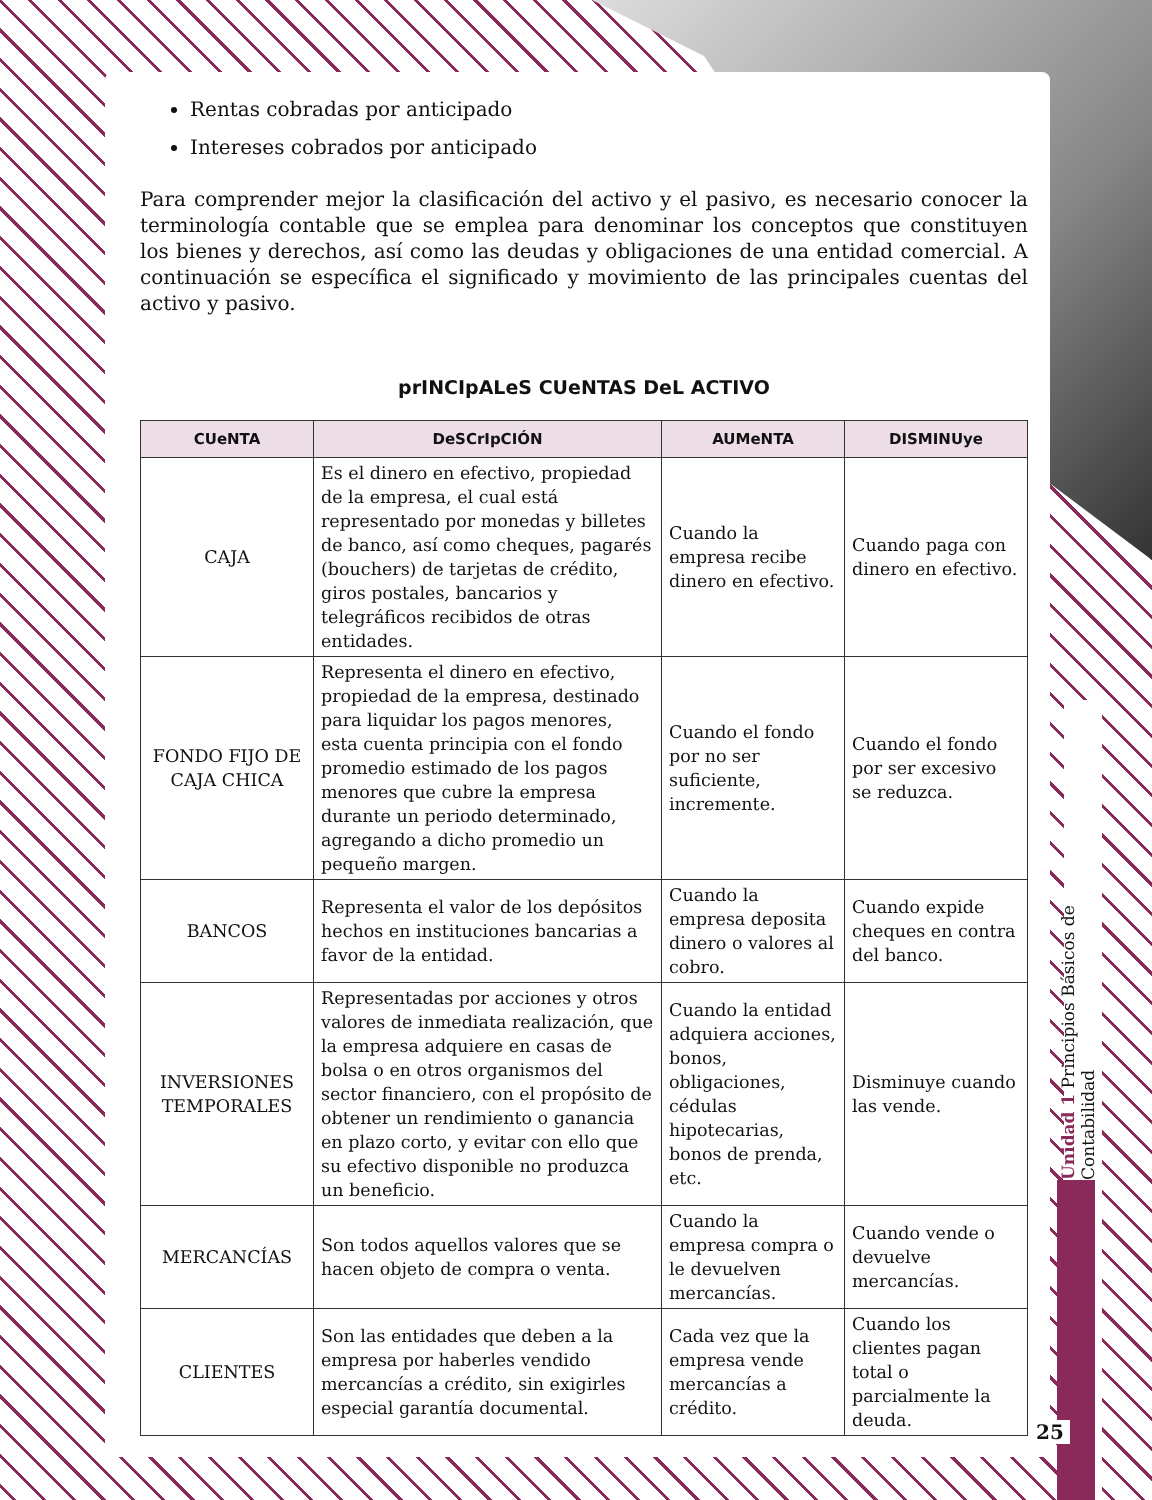Rentas cobradas por anticipado
Intereses cobrados por anticipado
Para comprender mejor la clasificación del activo y el pasivo, es necesario conocer la terminología contable que se emplea para denominar los conceptos que constituyen los bienes y derechos, así como las deudas y obligaciones de una entidad comercial. A continuación se específica el significado y movimiento de las principales cuentas del activo y pasivo.
prINCIpALeS CUeNTAS DeL ACTIVO
| CUeNTA | DeSCrIpCIÓN | AUMeNTA | DISMINUye |
| --- | --- | --- | --- |
| CAJA | Es el dinero en efectivo, propiedad de la empresa, el cual está representado por monedas y billetes de banco, así como cheques, pagarés (bouchers) de tarjetas de crédito, giros postales, bancarios y telegráficos recibidos de otras entidades. | Cuando la empresa recibe dinero en efectivo. | Cuando paga con dinero en efectivo. |
| FONDO FIJO DE CAJA CHICA | Representa el dinero en efectivo, propiedad de la empresa, destinado para liquidar los pagos menores, esta cuenta principia con el fondo promedio estimado de los pagos menores que cubre la empresa durante un periodo determinado, agregando a dicho promedio un pequeño margen. | Cuando el fondo por no ser suficiente, incremente. | Cuando el fondo por ser excesivo se reduzca. |
| BANCOS | Representa el valor de los depósitos hechos en instituciones bancarias a favor de la entidad. | Cuando la empresa deposita dinero o valores al cobro. | Cuando expide cheques en contra del banco. |
| INVERSIONES TEMPORALES | Representadas por acciones y otros valores de inmediata realización, que la empresa adquiere en casas de bolsa o en otros organismos del sector financiero, con el propósito de obtener un rendimiento o ganancia en plazo corto, y evitar con ello que su efectivo disponible no produzca un beneficio. | Cuando la entidad adquiera acciones, bonos, obligaciones, cédulas hipotecarias, bonos de prenda, etc. | Disminuye cuando las vende. |
| MERCANCÍAS | Son todos aquellos valores que se hacen objeto de compra o venta. | Cuando la empresa compra o le devuelven mercancías. | Cuando vende o devuelve mercancías. |
| CLIENTES | Son las entidades que deben a la empresa por haberles vendido mercancías a crédito, sin exigirles especial garantía documental. | Cada vez que la empresa vende mercancías a crédito. | Cuando los clientes pagan total o parcialmente la deuda. |
Unidad 1 Principios Básicos de Contabilidad
25